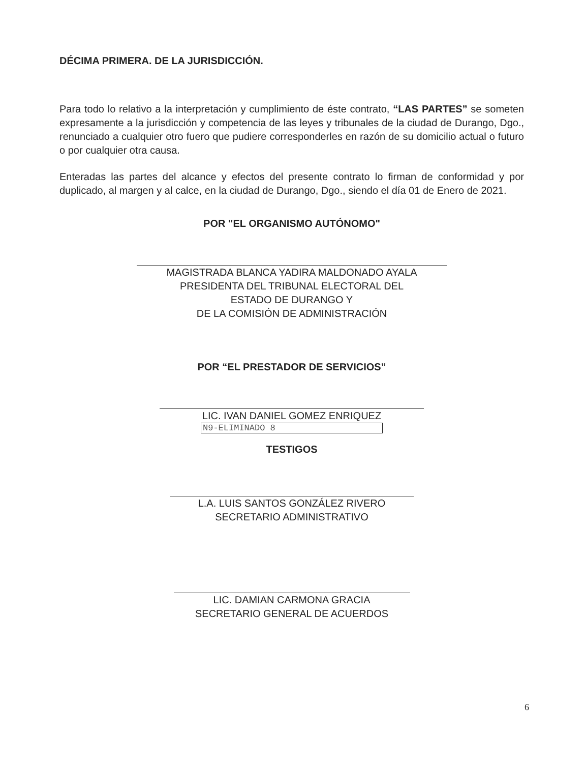DÉCIMA PRIMERA. DE LA JURISDICCIÓN.
Para todo lo relativo a la interpretación y cumplimiento de éste contrato, “LAS PARTES” se someten expresamente a la jurisdicción y competencia de las leyes y tribunales de la ciudad de Durango, Dgo., renunciado a cualquier otro fuero que pudiere corresponderles en razón de su domicilio actual o futuro o por cualquier otra causa.
Enteradas las partes del alcance y efectos del presente contrato lo firman de conformidad y por duplicado, al margen y al calce, en la ciudad de Durango, Dgo., siendo el día 01 de Enero de 2021.
POR "EL ORGANISMO AUTÓNOMO"
MAGISTRADA BLANCA YADIRA MALDONADO AYALA
PRESIDENTA DEL TRIBUNAL ELECTORAL DEL
ESTADO DE DURANGO Y
DE LA COMISIÓN DE ADMINISTRACIÓN
POR “EL PRESTADOR DE SERVICIOS”
LIC. IVAN DANIEL GOMEZ ENRIQUEZ
N9-ELIMINADO 8
TESTIGOS
L.A. LUIS SANTOS GONZÁLEZ RIVERO
SECRETARIO ADMINISTRATIVO
LIC. DAMIAN CARMONA GRACIA
SECRETARIO GENERAL DE ACUERDOS
6